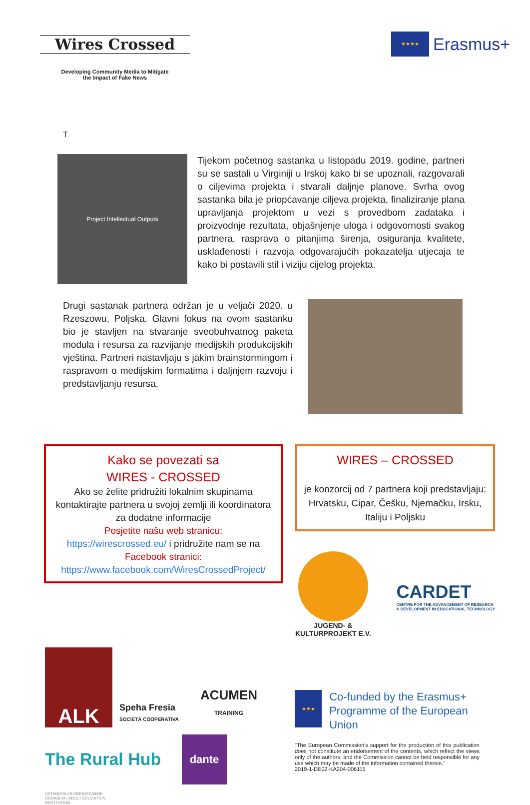Wires Crossed
Developing Community Media to Mitigate
the Impact of Fake News
★★★★
Erasmus+
T
Project Intellectual Outputs
Tijekom početnog sastanka u listopadu 2019. godine, partneri su se sastali u Virginiji u Irskoj kako bi se upoznali, razgovarali o ciljevima projekta i stvarali daljnje planove. Svrha ovog sastanka bila je priopćavanje ciljeva projekta, finaliziranje plana upravljanja projektom u vezi s provedbom zadataka i proizvodnje rezultata, objašnjenje uloga i odgovornosti svakog partnera, rasprava o pitanjima širenja, osiguranja kvalitete, usklađenosti i razvoja odgovarajućih pokazatelja utjecaja te kako bi postavili stil i viziju cijelog projekta.
Drugi sastanak partnera održan je u veljači 2020. u Rzeszowu, Poljska. Glavni fokus na ovom sastanku bio je stavljen na stvaranje sveobuhvatnog paketa modula i resursa za razvijanje medijskih produkcijskih vještina. Partneri nastavljaju s jakim brainstormingom i raspravom o medijskim formatima i daljnjem razvoju i predstavljanju resursa.
Kako se povezati sa
WIRES - CROSSED
Ako se želite pridružiti lokalnim skupinama kontaktirajte partnera u svojoj zemlji ili koordinatora za dodatne informacije
Posjetite našu web stranicu:
https://wirescrossed.eu/ i pridružite nam se na
Facebook stranici:
https://www.facebook.com/WiresCrossedProject/
WIRES – CROSSED
je konzorcij od 7 partnera koji predstavljaju: Hrvatsku, Cipar, Češku, Njemačku, Irsku, Italiju i Poljsku
JUGEND- &
KULTURPROJEKT E.V.
CARDET
CENTRE FOR THE ADVANCEMENT OF RESEARCH
& DEVELOPMENT IN EDUCATIONAL TECHNOLOGY
ALK
Speha Fresia
SOCIETÀ COOPERATIVA
ACUMEN
TRAINING
The Rural Hub
dante
USTANOVA ZA OBRAZOVANJE ODRASLIH | ADULT EDUCATION INSTITUTION
★★★
Co-funded by the Erasmus+ Programme of the European Union
"The European Commission's support for the production of this publication does not constitute an endorsement of the contents, which reflect the views only of the authors, and the Commission cannot be held responsible for any use which may be made of the information contained therein."
2019-1-DE02-KA204-006115